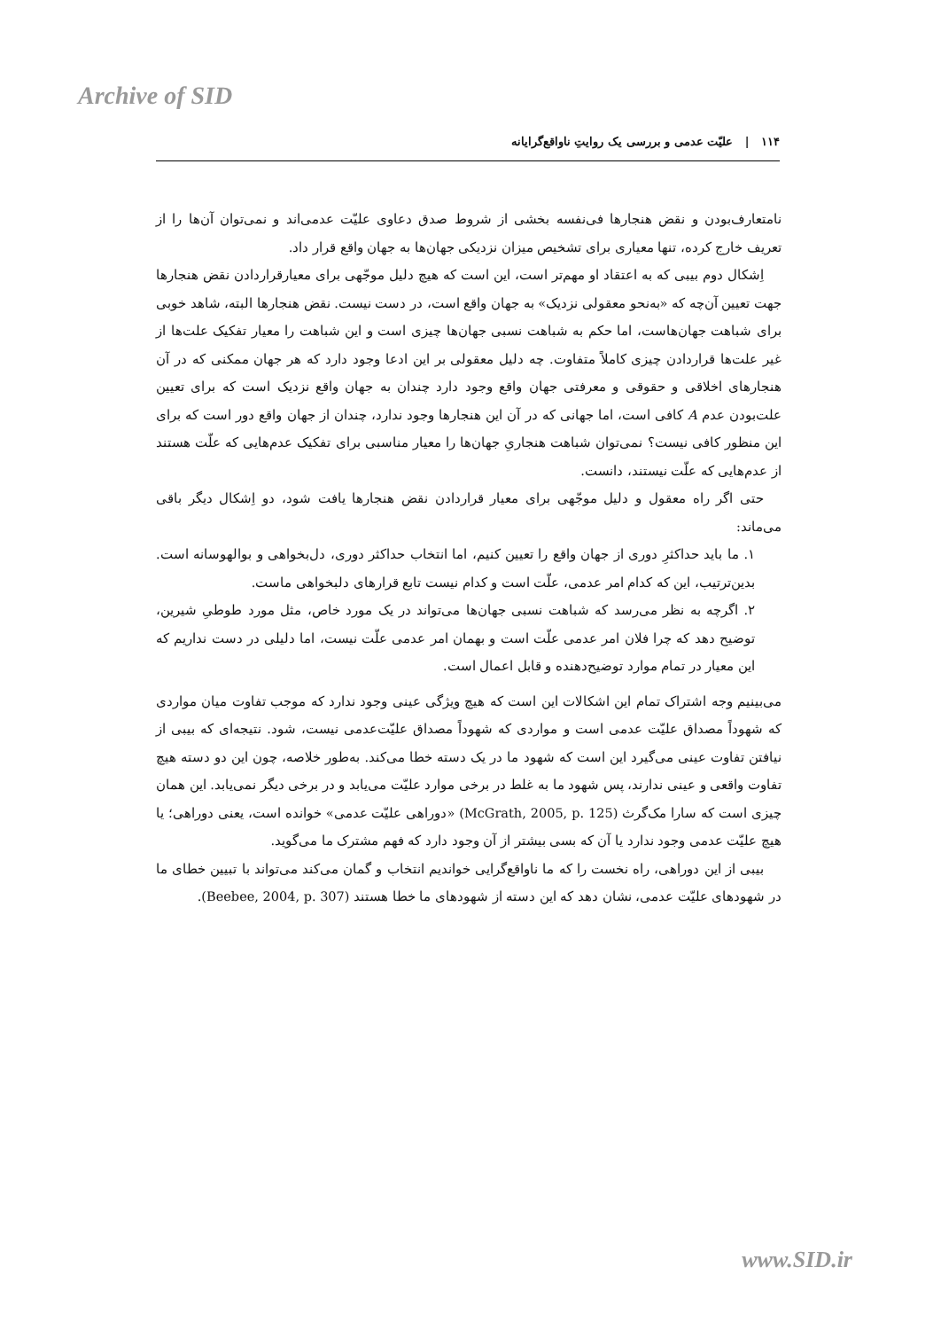Archive of SID
۱۱۴ | علیّت عدمی و بررسی یک روایتِ ناواقع‌گرایانه
نامتعارف‌بودن و نقض هنجارها فی‌نفسه بخشی از شروط صدق دعاوی علیّت عدمی‌اند و نمی‌توان آن‌ها را از تعریف خارج کرده، تنها معیاری برای تشخیص میزان نزدیکی جهان‌ها به جهان واقع قرار داد.
اِشکال دوم بیبی که به اعتقاد او مهم‌تر است، این است که هیچ دلیل موجّهی برای معیارقراردادن نقض هنجارها جهت تعیین آن‌چه که «به‌نحو معقولی نزدیک» به جهان واقع است، در دست نیست. نقض هنجارها البته، شاهد خوبی برای شباهت جهان‌هاست، اما حکم به شباهت نسبی جهان‌ها چیزی است و این شباهت را معیار تفکیک علت‌ها از غیر علت‌ها قراردادن چیزی کاملاً متفاوت. چه دلیل معقولی بر این ادعا وجود دارد که هر جهان ممکنی که در آن هنجارهای اخلاقی و حقوقی و معرفتی جهان واقع وجود دارد چندان به جهان واقع نزدیک است که برای تعیین علت‌بودن عدم A کافی است، اما جهانی که در آن این هنجارها وجود ندارد، چندان از جهان واقع دور است که برای این منظور کافی نیست؟ نمی‌توان شباهت هنجاریِ جهان‌ها را معیار مناسبی برای تفکیک عدم‌هایی که علّت هستند از عدم‌هایی که علّت نیستند، دانست.
حتی اگر راه معقول و دلیل موجّهی برای معیار قراردادن نقض هنجارها یافت شود، دو اِشکال دیگر باقی می‌ماند:
۱. ما باید حداکثرِ دوری از جهان واقع را تعیین کنیم، اما انتخاب حداکثر دوری، دل‌بخواهی و بوالهوسانه است. بدین‌ترتیب، این که کدام امر عدمی، علّت است و کدام نیست تابع قرارهای دلبخواهی ماست.
۲. اگرچه به نظر می‌رسد که شباهت نسبی جهان‌ها می‌تواند در یک مورد خاص، مثل مورد طوطیِ شیرین، توضیح دهد که چرا فلان امر عدمی علّت است و بهمان امر عدمی علّت نیست، اما دلیلی در دست نداریم که این معیار در تمام موارد توضیح‌دهنده و قابل اعمال است.
می‌بینیم وجه اشتراک تمام این اشکالات این است که هیچ ویژگی عینی وجود ندارد که موجب تفاوت میان مواردی که شهوداً مصداق علیّت عدمی است و مواردی که شهوداً مصداق علیّت‌عدمی نیست، شود. نتیجه‌ای که بیبی از نیافتن تفاوت عینی می‌گیرد این است که شهود ما در یک دسته خطا می‌کند. به‌طور خلاصه، چون این دو دسته هیچ تفاوت واقعی و عینی ندارند، پس شهود ما به غلط در برخی موارد علیّت می‌یابد و در برخی دیگر نمی‌یابد. این همان چیزی است که سارا مک‌گرث (McGrath, 2005, p. 125) «دوراهی علیّت عدمی» خوانده است، یعنی دوراهی؛ یا هیچ علیّت عدمی وجود ندارد یا آن که بسی بیشتر از آن وجود دارد که فهم مشترک ما می‌گوید.
بیبی از این دوراهی، راه نخست را که ما ناواقع‌گرایی خواندیم انتخاب و گمان می‌کند می‌تواند با تبیین خطای ما در شهودهای علیّت عدمی، نشان دهد که این دسته از شهودهای ما خطا هستند (Beebee, 2004, p. 307).
www.SID.ir